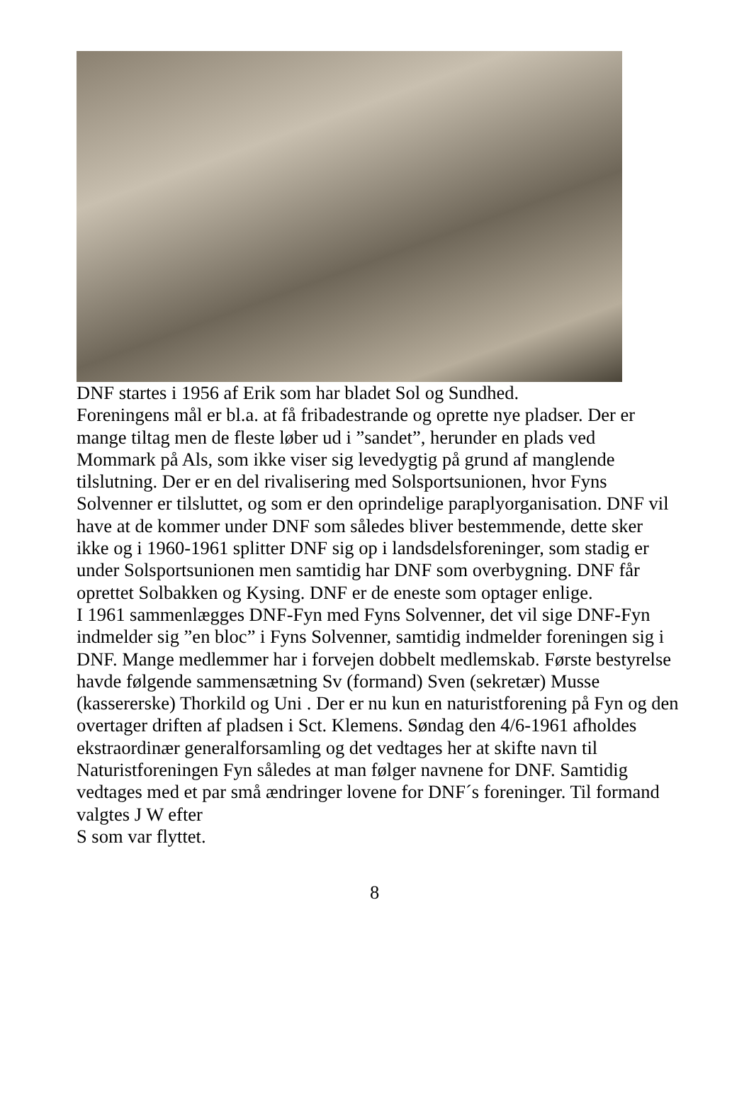DNF startes i 1956 af Erik som har bladet Sol og Sundhed.
Foreningens mål er bl.a. at få fribadestrande og oprette nye pladser. Der er mange tiltag men de fleste løber ud i ”sandet”, herunder en plads ved Mommark på Als, som ikke viser sig levedygtig på grund af manglende tilslutning. Der er en del rivalisering med Solsportsunionen, hvor Fyns Solvenner er tilsluttet, og som er den oprindelige paraplyorganisation. DNF vil have at de kommer under DNF som således bliver bestemmende, dette sker ikke og i 1960-1961 splitter DNF sig op i landsdelsforeninger, som stadig er under Solsportsunionen men samtidig har DNF som overbygning. DNF får oprettet Solbakken og Kysing. DNF er de eneste som optager enlige.
I 1961 sammenlægges DNF-Fyn med Fyns Solvenner, det vil sige DNF-Fyn indmelder sig ”en bloc” i Fyns Solvenner, samtidig indmelder foreningen sig i DNF. Mange medlemmer har i forvejen dobbelt medlemskab. Første bestyrelse havde følgende sammensætning Sv (formand) Sven (sekretær) Musse (kassererske) Thorkild og Uni . Der er nu kun en naturistforening på Fyn og den overtager driften af pladsen i Sct. Klemens. Søndag den 4/6-1961 afholdes ekstraordinær generalforsamling og det vedtages her at skifte navn til Naturistforeningen Fyn således at man følger navnene for DNF. Samtidig vedtages med et par små ændringer lovene for DNF´s foreninger. Til formand valgtes J W efter
S som var flyttet.
8